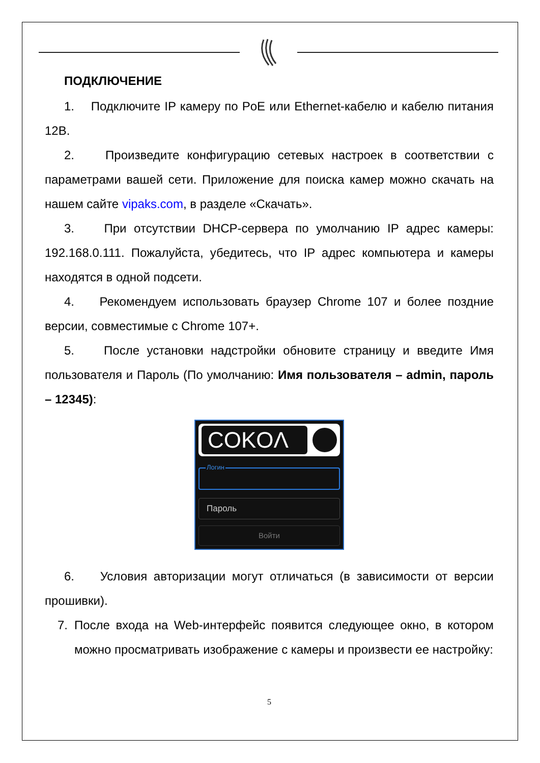ПОДКЛЮЧЕНИЕ
1. Подключите IP камеру по PoE или Ethernet-кабелю и кабелю питания 12В.
2. Произведите конфигурацию сетевых настроек в соответствии с параметрами вашей сети. Приложение для поиска камер можно скачать на нашем сайте vipaks.com, в разделе «Скачать».
3. При отсутствии DHCP-сервера по умолчанию IP адрес камеры: 192.168.0.111. Пожалуйста, убедитесь, что IP адрес компьютера и камеры находятся в одной подсети.
4. Рекомендуем использовать браузер Chrome 107 и более поздние версии, совместимые с Chrome 107+.
5. После установки надстройки обновите страницу и введите Имя пользователя и Пароль (По умолчанию: Имя пользователя – admin, пароль – 12345):
COKOΛ
Логин
Пароль
Войти
6. Условия авторизации могут отличаться (в зависимости от версии прошивки).
7. После входа на Web-интерфейс появится следующее окно, в котором можно просматривать изображение с камеры и произвести ее настройку:
5